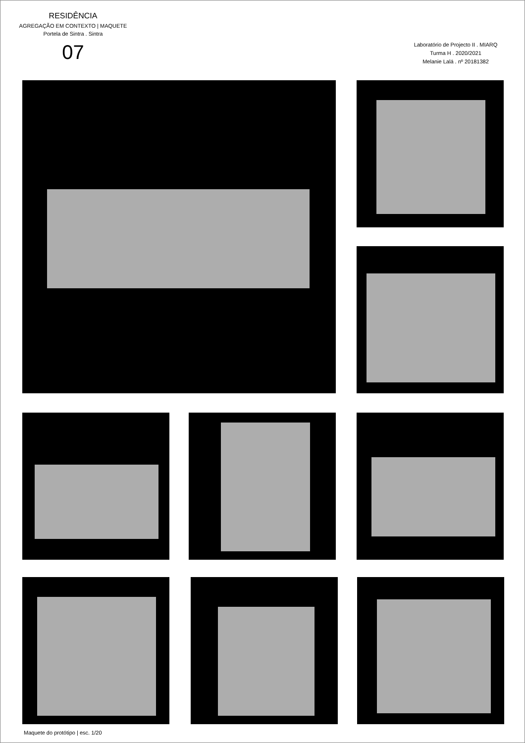RESIDÊNCIA
AGREGAÇÃO EM CONTEXTO | MAQUETE
Portela de Sintra . Sintra
07
Laboratório de Projecto II . MIARQ
Turma H . 2020/2021
Melanie Lalá . nº 20181382
Maquete do protótipo | esc. 1/20